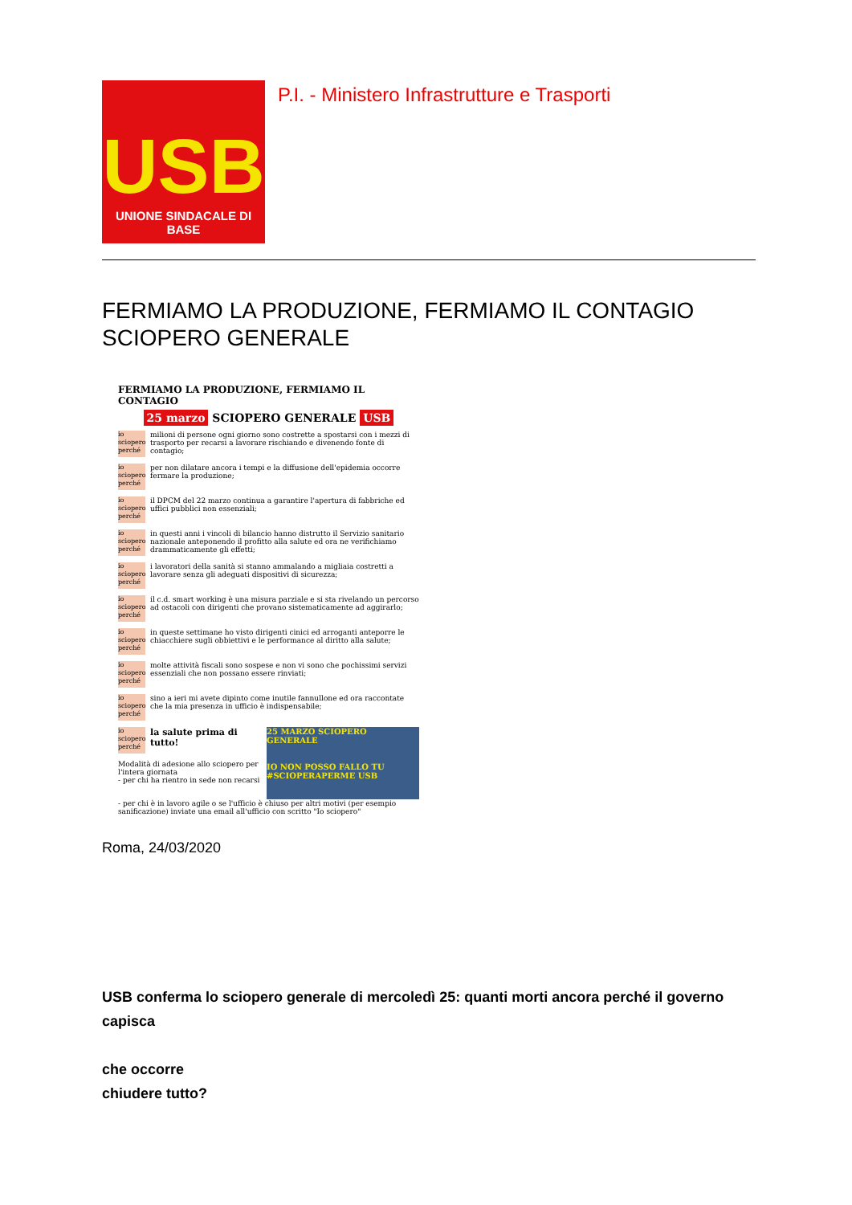USB
UNIONE SINDACALE DI BASE
P.I. - Ministero Infrastrutture e Trasporti
FERMIAMO LA PRODUZIONE, FERMIAMO IL CONTAGIO SCIOPERO GENERALE
FERMIAMO LA PRODUZIONE, FERMIAMO IL CONTAGIO
25 marzo SCIOPERO GENERALE USB
io sciopero perché
milioni di persone ogni giorno sono costrette a spostarsi con i mezzi di trasporto per recarsi a lavorare rischiando e divenendo fonte di contagio;
io sciopero perché
per non dilatare ancora i tempi e la diffusione dell'epidemia occorre fermare la produzione;
io sciopero perché
il DPCM del 22 marzo continua a garantire l'apertura di fabbriche ed uffici pubblici non essenziali;
io sciopero perché
in questi anni i vincoli di bilancio hanno distrutto il Servizio sanitario nazionale anteponendo il profitto alla salute ed ora ne verifichiamo drammaticamente gli effetti;
io sciopero perché
i lavoratori della sanità si stanno ammalando a migliaia costretti a lavorare senza gli adeguati dispositivi di sicurezza;
io sciopero perché
il c.d. smart working è una misura parziale e si sta rivelando un percorso ad ostacoli con dirigenti che provano sistematicamente ad aggirarlo;
io sciopero perché
in queste settimane ho visto dirigenti cinici ed arroganti anteporre le chiacchiere sugli obbiettivi e le performance al diritto alla salute;
io sciopero perché
molte attività fiscali sono sospese e non vi sono che pochissimi servizi essenziali che non possano essere rinviati;
io sciopero perché
sino a ieri mi avete dipinto come inutile fannullone ed ora raccontate che la mia presenza in ufficio è indispensabile;
io sciopero perché
la salute prima di tutto!
Modalità di adesione allo sciopero per l'intera giornata
- per chi ha rientro in sede non recarsi
25 MARZO SCIOPERO GENERALE
IO NON POSSO FALLO TU #SCIOPERAPERME USB
- per chi è in lavoro agile o se l'ufficio è chiuso per altri motivi (per esempio sanificazione) inviate una email all'ufficio con scritto "Io sciopero"
Roma, 24/03/2020
USB conferma lo sciopero generale di mercoledì 25: quanti morti ancora perché il governo capisca
che occorre
chiudere tutto?